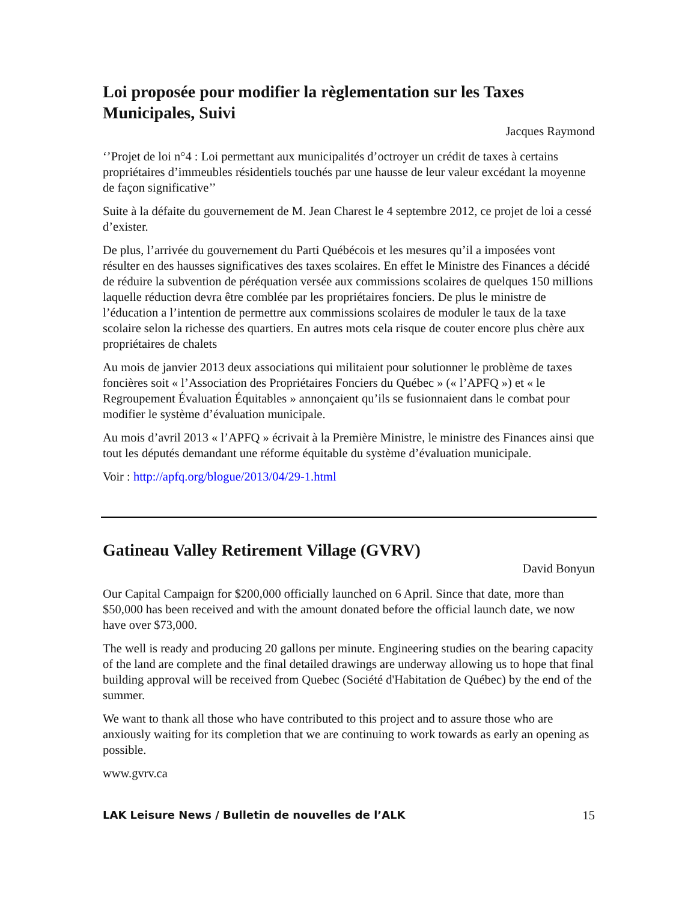Loi proposée pour modifier la règlementation sur les Taxes Municipales, Suivi
Jacques Raymond
‘’Projet de loi n°4 : Loi permettant aux municipalités d’octroyer un crédit de taxes à certains propriétaires d’immeubles résidentiels touchés par une hausse de leur valeur excédant la moyenne de façon significative’’
Suite à la défaite du gouvernement de M. Jean Charest le 4 septembre 2012, ce projet de loi a cessé d’exister.
De plus, l’arrivée du gouvernement du Parti Québécois et les mesures qu’il a imposées vont résulter en des hausses significatives des taxes scolaires. En effet le Ministre des Finances a décidé de réduire la subvention de péréquation versée aux commissions scolaires de quelques 150 millions laquelle réduction devra être comblée par les propriétaires fonciers. De plus le ministre de l’éducation a l’intention de permettre aux commissions scolaires de moduler le taux de la taxe scolaire selon la richesse des quartiers. En autres mots cela risque de couter encore plus chère aux propriétaires de chalets
Au mois de janvier 2013 deux associations qui militaient pour solutionner le problème de taxes foncières soit « l’Association des Propriétaires Fonciers du Québec » (« l’APFQ ») et « le Regroupement Évaluation Équitables » annonçaient qu’ils se fusionnaient dans le combat pour modifier le système d’évaluation municipale.
Au mois d’avril 2013 « l’APFQ » écrivait à la Première Ministre, le ministre des Finances ainsi que tout les députés demandant une réforme équitable du système d’évaluation municipale.
Voir : http://apfq.org/blogue/2013/04/29-1.html
Gatineau Valley Retirement Village (GVRV)
David Bonyun
Our Capital Campaign for $200,000 officially launched on 6 April. Since that date, more than $50,000 has been received and with the amount donated before the official launch date, we now have over $73,000.
The well is ready and producing 20 gallons per minute. Engineering studies on the bearing capacity of the land are complete and the final detailed drawings are underway allowing us to hope that final building approval will be received from Quebec (Société d'Habitation de Québec) by the end of the summer.
We want to thank all those who have contributed to this project and to assure those who are anxiously waiting for its completion that we are continuing to work towards as early an opening as possible.
www.gvrv.ca
LAK Leisure News / Bulletin de nouvelles de l’ALK 15